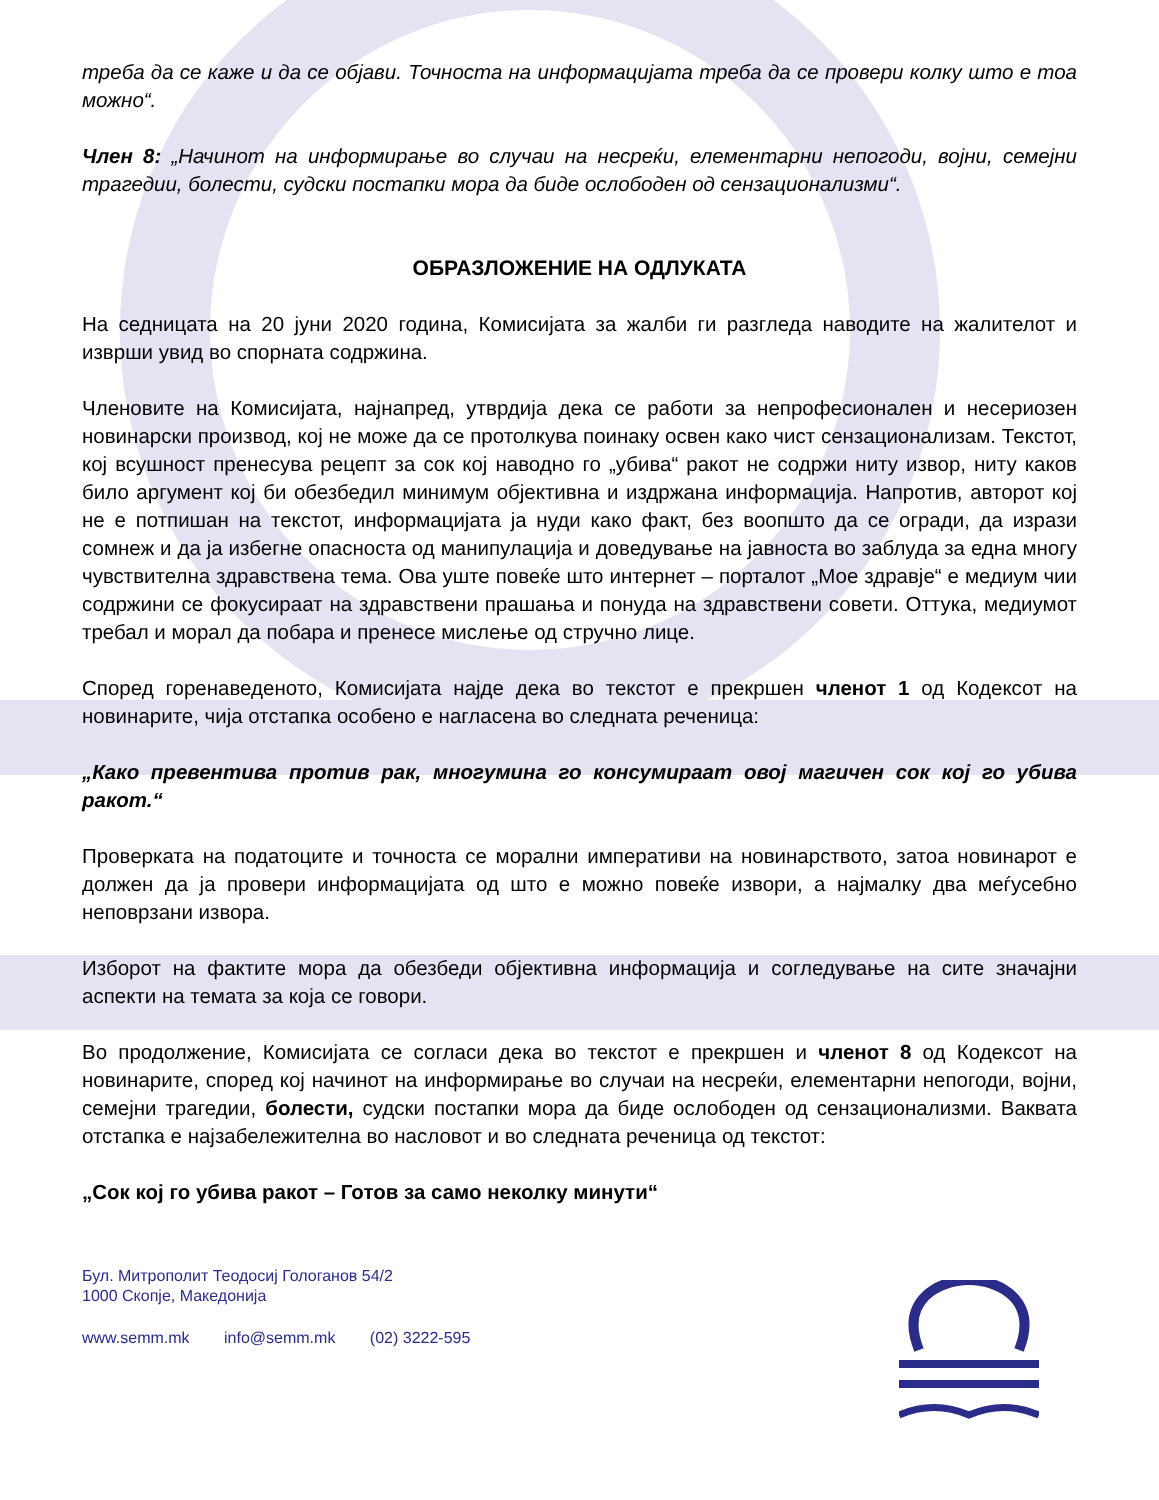треба да се каже и да се објави. Точноста на информацијата треба да се провери колку што е тоа можно“.
Член 8: „Начинот на информирање во случаи на несреќи, елементарни непогоди, војни, семејни трагедии, болести, судски постапки мора да биде ослободен од сензационализми“.
ОБРАЗЛОЖЕНИЕ НА ОДЛУКАТА
На седницата на 20 јуни 2020 година, Комисијата за жалби ги разгледа наводите на жалителот и изврши увид во спорната содржина.
Членовите на Комисијата, најнапред, утврдија дека се работи за непрофесионален и несериозен новинарски производ, кој не може да се протолкува поинаку освен како чист сензационализам. Текстот, кој всушност пренесува рецепт за сок кој наводно го „убива“ ракот не содржи ниту извор, ниту каков било аргумент кој би обезбедил минимум објективна и издржана информација. Напротив, авторот кој не е потпишан на текстот, информацијата ја нуди како факт, без воопшто да се огради, да изрази сомнеж и да ја избегне опасноста од манипулација и доведување на јавноста во заблуда за една многу чувствителна здравствена тема. Ова уште повеќе што интернет – порталот „Мое здравје“ е медиум чии содржини се фокусираат на здравствени прашања и понуда на здравствени совети. Оттука, медиумот требал и морал да побара и пренесе мислење од стручно лице.
Според горенаведеното, Комисијата најде дека во текстот е прекршен членот 1 од Кодексот на новинарите, чија отстапка особено е нагласена во следната реченица:
„Како превентива против рак, многумина го консумираат овој магичен сок кој го убива ракот.“
Проверката на податоците и точноста се морални императиви на новинарството, затоа новинарот е должен да ја провери информацијата од што е можно повеќе извори, а најмалку два меѓусебно неповрзани извора.
Изборот на фактите мора да обезбеди објективна информација и согледување на сите значајни аспекти на темата за која се говори.
Во продолжение, Комисијата се согласи дека во текстот е прекршен и членот 8 од Кодексот на новинарите, според кој начинот на информирање во случаи на несреќи, елементарни непогоди, војни, семејни трагедии, болести, судски постапки мора да биде ослободен од сензационализми. Ваквата отстапка е најзабележителна во насловот и во следната реченица од текстот:
„Сок кој го убива ракот – Готов за само неколку минути“
Бул. Митрополит Теодосиј Гологанов 54/2
1000 Скопје, Македонија
www.semm.mk info@semm.mk (02) 3222-595